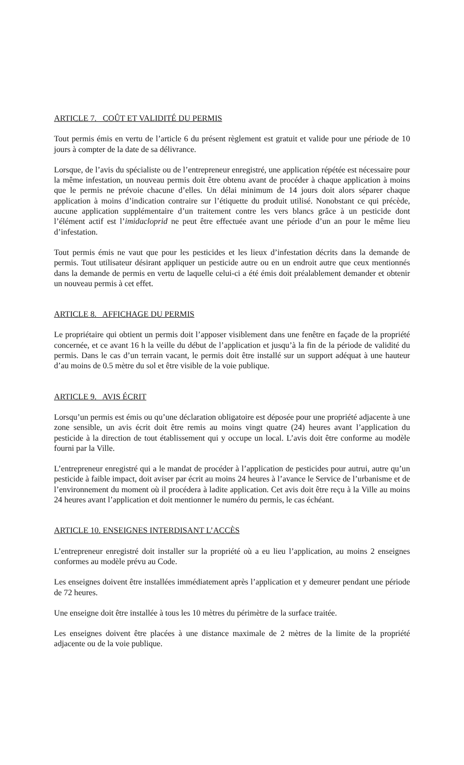ARTICLE 7. COÛT ET VALIDITÉ DU PERMIS
Tout permis émis en vertu de l’article 6 du présent règlement est gratuit et valide pour une période de 10 jours à compter de la date de sa délivrance.
Lorsque, de l’avis du spécialiste ou de l’entrepreneur enregistré, une application répétée est nécessaire pour la même infestation, un nouveau permis doit être obtenu avant de procéder à chaque application à moins que le permis ne prévoie chacune d’elles. Un délai minimum de 14 jours doit alors séparer chaque application à moins d’indication contraire sur l’étiquette du produit utilisé. Nonobstant ce qui précède, aucune application supplémentaire d’un traitement contre les vers blancs grâce à un pesticide dont l’élément actif est l’imidacloprid ne peut être effectuée avant une période d’un an pour le même lieu d’infestation.
Tout permis émis ne vaut que pour les pesticides et les lieux d’infestation décrits dans la demande de permis. Tout utilisateur désirant appliquer un pesticide autre ou en un endroit autre que ceux mentionnés dans la demande de permis en vertu de laquelle celui-ci a été émis doit préalablement demander et obtenir un nouveau permis à cet effet.
ARTICLE 8. AFFICHAGE DU PERMIS
Le propriétaire qui obtient un permis doit l’apposer visiblement dans une fenêtre en façade de la propriété concernée, et ce avant 16 h la veille du début de l’application et jusqu’à la fin de la période de validité du permis. Dans le cas d’un terrain vacant, le permis doit être installé sur un support adéquat à une hauteur d’au moins de 0.5 mètre du sol et être visible de la voie publique.
ARTICLE 9. AVIS ÉCRIT
Lorsqu’un permis est émis ou qu’une déclaration obligatoire est déposée pour une propriété adjacente à une zone sensible, un avis écrit doit être remis au moins vingt quatre (24) heures avant l’application du pesticide à la direction de tout établissement qui y occupe un local. L’avis doit être conforme au modèle fourni par la Ville.
L’entrepreneur enregistré qui a le mandat de procéder à l’application de pesticides pour autrui, autre qu’un pesticide à faible impact, doit aviser par écrit au moins 24 heures à l’avance le Service de l’urbanisme et de l’environnement du moment où il procédera à ladite application. Cet avis doit être reçu à la Ville au moins 24 heures avant l’application et doit mentionner le numéro du permis, le cas échéant.
ARTICLE 10. ENSEIGNES INTERDISANT L’ACCÈS
L’entrepreneur enregistré doit installer sur la propriété où a eu lieu l’application, au moins 2 enseignes conformes au modèle prévu au Code.
Les enseignes doivent être installées immédiatement après l’application et y demeurer pendant une période de 72 heures.
Une enseigne doit être installée à tous les 10 mètres du périmètre de la surface traitée.
Les enseignes doivent être placées à une distance maximale de 2 mètres de la limite de la propriété adjacente ou de la voie publique.